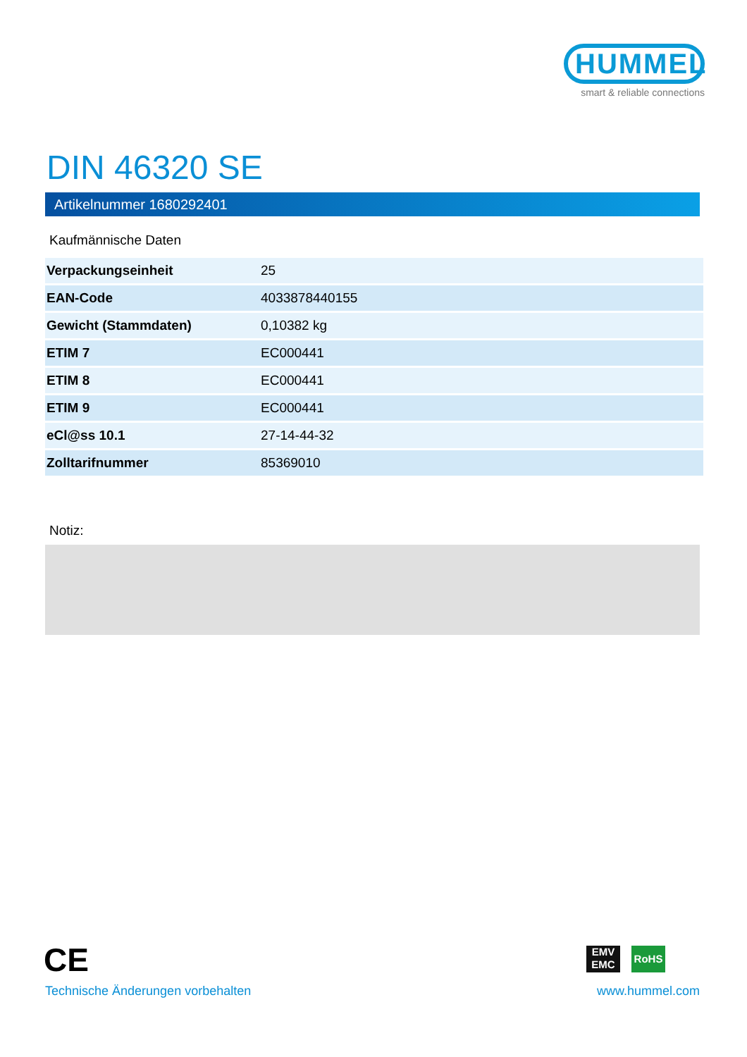HUMMEL
smart & reliable connections
DIN 46320 SE
Artikelnummer 1680292401
Kaufmännische Daten
| Verpackungseinheit | 25 |
| EAN-Code | 4033878440155 |
| Gewicht (Stammdaten) | 0,10382 kg |
| ETIM 7 | EC000441 |
| ETIM 8 | EC000441 |
| ETIM 9 | EC000441 |
| eCl@ss 10.1 | 27-14-44-32 |
| Zolltarifnummer | 85369010 |
Notiz:
CE
EMV EMC
RoHS
Technische Änderungen vorbehalten
www.hummel.com